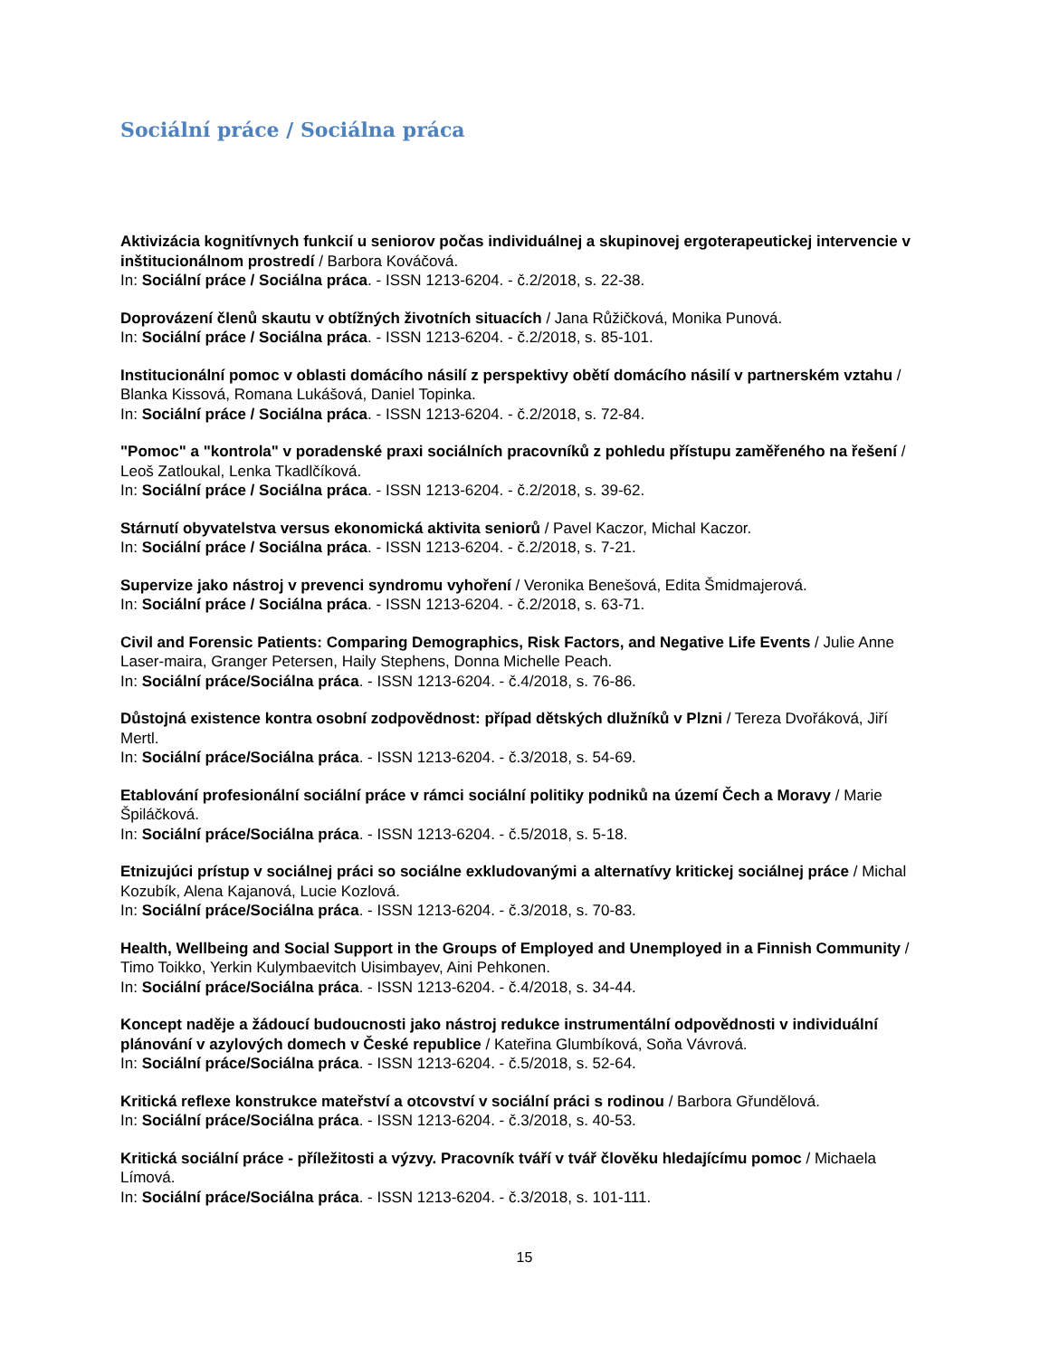Sociální práce / Sociálna práca
Aktivizácia kognitívnych funkcií u seniorov počas individuálnej a skupinovej ergoterapeutickej intervencie v inštitucionálnom prostredí / Barbora Kováčová.
In: Sociální práce / Sociálna práca. - ISSN 1213-6204. - č.2/2018, s. 22-38.
Doprovázení členů skautu v obtížných životních situacích / Jana Růžičková, Monika Punová.
In: Sociální práce / Sociálna práca. - ISSN 1213-6204. - č.2/2018, s. 85-101.
Institucionální pomoc v oblasti domácího násilí z perspektivy obětí domácího násilí v partnerském vztahu / Blanka Kissová, Romana Lukášová, Daniel Topinka.
In: Sociální práce / Sociálna práca. - ISSN 1213-6204. - č.2/2018, s. 72-84.
"Pomoc" a "kontrola" v poradenské praxi sociálních pracovníků z pohledu přístupu zaměřeného na řešení / Leoš Zatloukal, Lenka Tkadlčíková.
In: Sociální práce / Sociálna práca. - ISSN 1213-6204. - č.2/2018, s. 39-62.
Stárnutí obyvatelstva versus ekonomická aktivita seniorů / Pavel Kaczor, Michal Kaczor.
In: Sociální práce / Sociálna práca. - ISSN 1213-6204. - č.2/2018, s. 7-21.
Supervize jako nástroj v prevenci syndromu vyhoření / Veronika Benešová, Edita Šmidmajerová.
In: Sociální práce / Sociálna práca. - ISSN 1213-6204. - č.2/2018, s. 63-71.
Civil and Forensic Patients: Comparing Demographics, Risk Factors, and Negative Life Events / Julie Anne Laser-maira, Granger Petersen, Haily Stephens, Donna Michelle Peach.
In: Sociální práce/Sociálna práca. - ISSN 1213-6204. - č.4/2018, s. 76-86.
Důstojná existence kontra osobní zodpovědnost: případ dětských dlužníků v Plzni / Tereza Dvořáková, Jiří Mertl.
In: Sociální práce/Sociálna práca. - ISSN 1213-6204. - č.3/2018, s. 54-69.
Etablování profesionální sociální práce v rámci sociální politiky podniků na území Čech a Moravy / Marie Špiláčková.
In: Sociální práce/Sociálna práca. - ISSN 1213-6204. - č.5/2018, s. 5-18.
Etnizujúci prístup v sociálnej práci so sociálne exkludovanými a alternatívy kritickej sociálnej práce / Michal Kozubík, Alena Kajanová, Lucie Kozlová.
In: Sociální práce/Sociálna práca. - ISSN 1213-6204. - č.3/2018, s. 70-83.
Health, Wellbeing and Social Support in the Groups of Employed and Unemployed in a Finnish Community / Timo Toikko, Yerkin Kulymbaevitch Uisimbayev, Aini Pehkonen.
In: Sociální práce/Sociálna práca. - ISSN 1213-6204. - č.4/2018, s. 34-44.
Koncept naděje a žádoucí budoucnosti jako nástroj redukce instrumentální odpovědnosti v individuální plánování v azylových domech v České republice / Kateřina Glumbíková, Soňa Vávrová.
In: Sociální práce/Sociálna práca. - ISSN 1213-6204. - č.5/2018, s. 52-64.
Kritická reflexe konstrukce mateřství a otcovství v sociální práci s rodinou / Barbora Gřundělová.
In: Sociální práce/Sociálna práca. - ISSN 1213-6204. - č.3/2018, s. 40-53.
Kritická sociální práce - příležitosti a výzvy. Pracovník tváří v tvář člověku hledajícímu pomoc / Michaela Límová.
In: Sociální práce/Sociálna práca. - ISSN 1213-6204. - č.3/2018, s. 101-111.
15